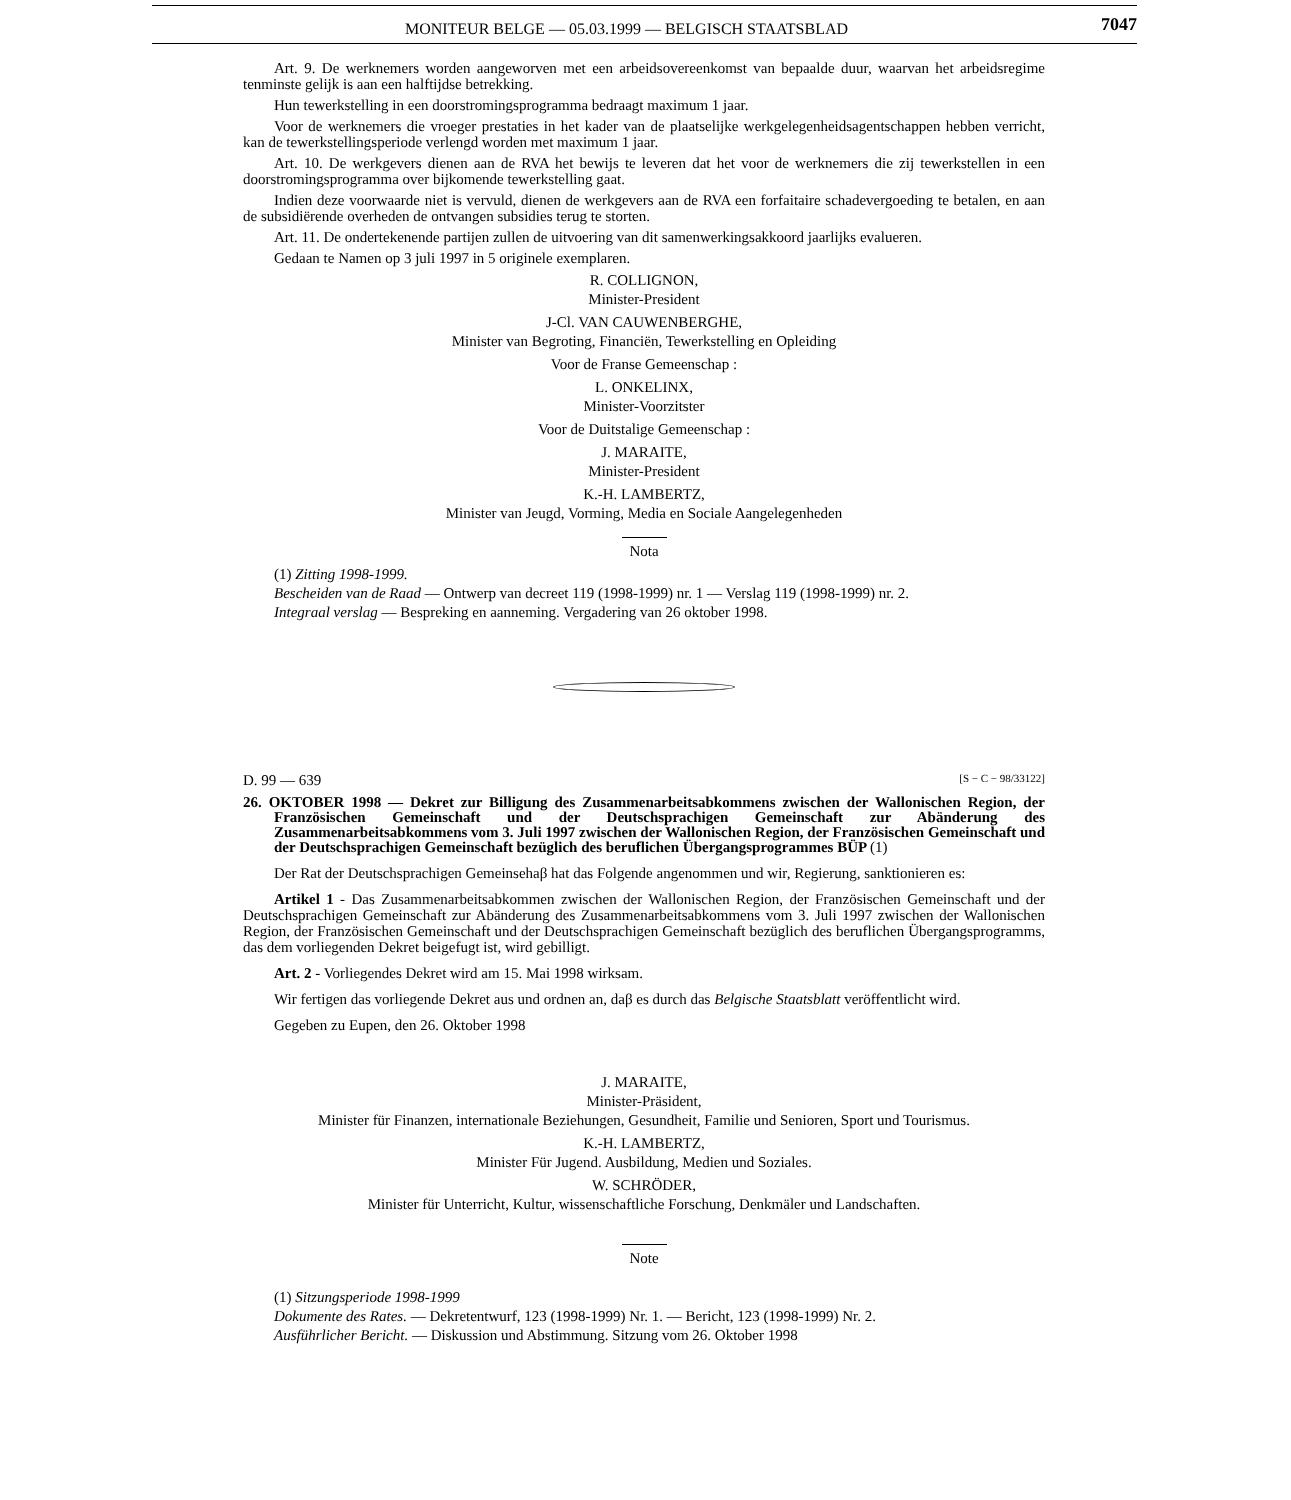MONITEUR BELGE — 05.03.1999 — BELGISCH STAATSBLAD 7047
Art. 9. De werknemers worden aangeworven met een arbeidsovereenkomst van bepaalde duur, waarvan het arbeidsregime tenminste gelijk is aan een halftijdse betrekking.
Hun tewerkstelling in een doorstromingsprogramma bedraagt maximum 1 jaar.
Voor de werknemers die vroeger prestaties in het kader van de plaatselijke werkgelegenheidsagentschappen hebben verricht, kan de tewerkstellingsperiode verlengd worden met maximum 1 jaar.
Art. 10. De werkgevers dienen aan de RVA het bewijs te leveren dat het voor de werknemers die zij tewerkstellen in een doorstromingsprogramma over bijkomende tewerkstelling gaat.
Indien deze voorwaarde niet is vervuld, dienen de werkgevers aan de RVA een forfaitaire schadevergoeding te betalen, en aan de subsidiërende overheden de ontvangen subsidies terug te storten.
Art. 11. De ondertekenende partijen zullen de uitvoering van dit samenwerkingsakkoord jaarlijks evalueren.
Gedaan te Namen op 3 juli 1997 in 5 originele exemplaren.
R. COLLIGNON,
Minister-President
J-Cl. VAN CAUWENBERGHE,
Minister van Begroting, Financiën, Tewerkstelling en Opleiding
Voor de Franse Gemeenschap :
L. ONKELINX,
Minister-Voorzitster
Voor de Duitstalige Gemeenschap :
J. MARAITE,
Minister-President
K.-H. LAMBERTZ,
Minister van Jeugd, Vorming, Media en Sociale Aangelegenheden
Nota
(1) Zitting 1998-1999.
Bescheiden van de Raad — Ontwerp van decreet 119 (1998-1999) nr. 1 — Verslag 119 (1998-1999) nr. 2.
Integraal verslag — Bespreking en aanneming. Vergadering van 26 oktober 1998.
D. 99 — 639 [S − C − 98/33122]
26. OKTOBER 1998 — Dekret zur Billigung des Zusammenarbeitsabkommens zwischen der Wallonischen Region, der Französischen Gemeinschaft und der Deutschsprachigen Gemeinschaft zur Abänderung des Zusammenarbeitsabkommens vom 3. Juli 1997 zwischen der Wallonischen Region, der Französischen Gemeinschaft und der Deutschsprachigen Gemeinschaft bezüglich des beruflichen Übergangsprogrammes BÜP (1)
Der Rat der Deutschsprachigen Gemeinsehaβ hat das Folgende angenommen und wir, Regierung, sanktionieren es:
Artikel 1 - Das Zusammenarbeitsabkommen zwischen der Wallonischen Region, der Französischen Gemeinschaft und der Deutschsprachigen Gemeinschaft zur Abänderung des Zusammenarbeitsabkommens vom 3. Juli 1997 zwischen der Wallonischen Region, der Französischen Gemeinschaft und der Deutschsprachigen Gemeinschaft bezüglich des beruflichen Übergangsprogramms, das dem vorliegenden Dekret beigefugt ist, wird gebilligt.
Art. 2 - Vorliegendes Dekret wird am 15. Mai 1998 wirksam.
Wir fertigen das vorliegende Dekret aus und ordnen an, daβ es durch das Belgische Staatsblatt veröffentlicht wird.
Gegeben zu Eupen, den 26. Oktober 1998
J. MARAITE,
Minister-Präsident,
Minister für Finanzen, internationale Beziehungen, Gesundheit, Familie und Senioren, Sport und Tourismus.
K.-H. LAMBERTZ,
Minister Für Jugend. Ausbildung, Medien und Soziales.
W. SCHRÖDER,
Minister für Unterricht, Kultur, wissenschaftliche Forschung, Denkmäler und Landschaften.
Note
(1) Sitzungsperiode 1998-1999
Dokumente des Rates. — Dekretentwurf, 123 (1998-1999) Nr. 1. — Bericht, 123 (1998-1999) Nr. 2.
Ausführlicher Bericht. — Diskussion und Abstimmung. Sitzung vom 26. Oktober 1998